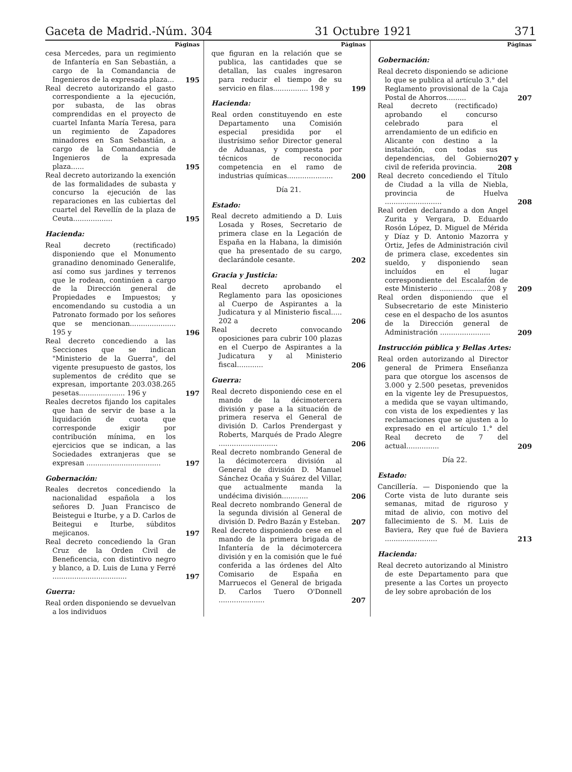Gaceta de Madrid.-Núm. 304 31 Octubre 1921 371
Páginas
cesa Mercedes, para un regimiento de Infantería en San Sebastián, a cargo de la Comandancia de Ingenieros de la expresada plaza...
195
Real decreto autorizando el gasto correspondiente a la ejecución, por subasta, de las obras comprendidas en el proyecto de cuartel Infanta María Teresa, para un regimiento de Zapadores minadores en San Sebastián, a cargo de la Comandancia de Ingenieros de la expresada plaza......
195
Real decreto autorizando la exención de las formalidades de subasta y concurso la ejecución de las reparaciones en las cubiertas del cuartel del Revellín de la plaza de Ceuta..................
195
Hacienda:
Real decreto (rectificado) disponiendo que el Monumento granadino denominado Generalife, así como sus jardines y terrenos que le rodean, continúen a cargo de la Dirección general de Propiedades e Impuestos; y encomendando su custodia a un Patronato formado por los señores que se mencionan..................... 195 y
196
Real decreto concediendo a las Secciones que se indican "Ministerio de la Guerra", del vigente presupuesto de gastos, los suplementos de crédito que se expresan, importante 203.038.265 pesetas..................... 196 y
197
Reales decretos fijando los capitales que han de servir de base a la liquidación de cuota que corresponde exigir por contribución mínima, en los ejercicios que se indican, a las Sociedades extranjeras que se expresan ..................................
197
Gobernación:
Reales decretos concediendo la nacionalidad española a los señores D. Juan Francisco de Beistegui e Iturbe, y a D. Carlos de Beitegui e Iturbe, súbditos mejicanos.
197
Real decreto concediendo la Gran Cruz de la Orden Civil de Beneficencia, con distintivo negro y blanco, a D. Luis de Luna y Ferré ..................................
197
Guerra:
Real orden disponiendo se devuelvan a los individuos
Páginas
que figuran en la relación que se publica, las cantidades que se detallan, las cuales ingresaron para reducir el tiempo de su servicio en filas................ 198 y
199
Hacienda:
Real orden constituyendo en este Departamento una Comisión especial presidida por el ilustrísimo señor Director general de Aduanas, y compuesta por técnicos de reconocida competencia en el ramo de industrias químicas.....................
200
Día 21.
Estado:
Real decreto admitiendo a D. Luis Losada y Roses, Secretario de primera clase en la Legación de España en la Habana, la dimisión que ha presentado de su cargo, declarándole cesante.
202
Gracia y Justicia:
Real decreto aprobando el Reglamento para las oposiciones al Cuerpo de Aspirantes a la Judicatura y al Ministerio fiscal..... 202 a
206
Real decreto convocando oposiciones para cubrir 100 plazas en el Cuerpo de Aspirantes a la Judicatura y al Ministerio fiscal............
206
Guerra:
Real decreto disponiendo cese en el mando de la décimotercera división y pase a la situación de primera reserva el General de división D. Carlos Prendergast y Roberts, Marqués de Prado Alegre ...........................
206
Real decreto nombrando General de la décimotercera división al General de división D. Manuel Sánchez Ocaña y Suárez del Villar, que actualmente manda la undécima división............
206
Real decreto nombrando General de la segunda división al General de división D. Pedro Bazán y Esteban.
207
Real decreto disponiendo cese en el mando de la primera brigada de Infantería de la décimotercera división y en la comisión que le fué conferida a las órdenes del Alto Comisario de España en Marruecos el General de brigada D. Carlos Tuero O'Donnell .....................
207
Páginas
Gobernación:
Real decreto disponiendo se adicione lo que se publica al artículo 3.° del Reglamento provisional de la Caja Postal de Ahorros.........
207
Real decreto (rectificado) aprobando el concurso celebrado para el arrendamiento de un edificio en Alicante con destino a la instalación, con todas sus dependencias, del Gobierno civil de referida provincia.
207 y 208
Real decreto concediendo el Título de Ciudad a la villa de Niebla, provincia de Huelva ..........................
208
Real orden declarando a don Angel Zurita y Vergara, D. Eduardo Rosón López, D. Miguel de Mérida y Díaz y D. Antonio Mazorra y Ortiz, Jefes de Administración civil de primera clase, excedentes sin sueldo, y disponiendo sean incluídos en el lugar correspondiente del Escalafón de este Ministerio ..................... 208 y
209
Real orden disponiendo que el Subsecretario de este Ministerio cese en el despacho de los asuntos de la Dirección general de Administración .......................
209
Instrucción pública y Bellas Artes:
Real orden autorizando al Director general de Primera Enseñanza para que otorgue los ascensos de 3.000 y 2.500 pesetas, prevenidos en la vigente ley de Presupuestos, a medida que se vayan ultimando, con vista de los expedientes y las reclamaciones que se ajusten a lo expresado en el artículo 1.° del Real decreto de 7 del actual...............
209
Día 22.
Estado:
Cancillería. — Disponiendo que la Corte vista de luto durante seis semanas, mitad de riguroso y mitad de alivio, con motivo del fallecimiento de S. M. Luis de Baviera, Rey que fué de Baviera ........................
213
Hacienda:
Real decreto autorizando al Ministro de este Departamento para que presente a las Cortes un proyecto de ley sobre aprobación de los